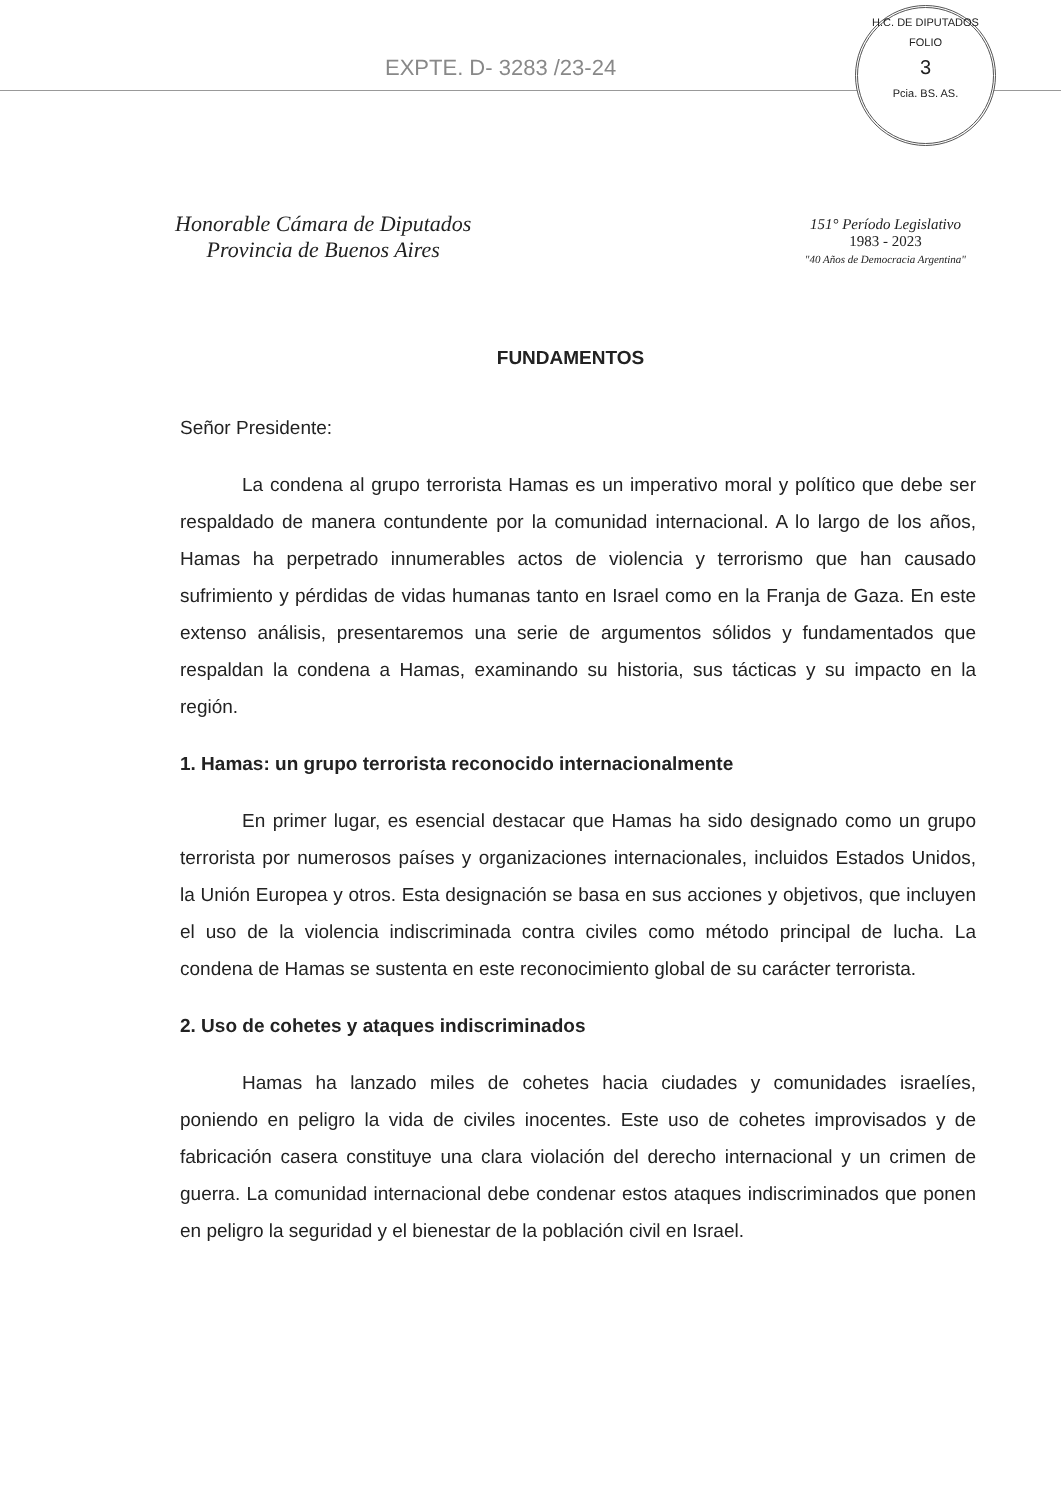EXPTE. D- 3283 /23-24
H.C. DE DIPUTADOS
FOLIO
3
Pcia. BS. AS.
Honorable Cámara de Diputados
Provincia de Buenos Aires
151° Período Legislativo
1983 - 2023
"40 Años de Democracia Argentina"
FUNDAMENTOS
Señor Presidente:
La condena al grupo terrorista Hamas es un imperativo moral y político que debe ser respaldado de manera contundente por la comunidad internacional. A lo largo de los años, Hamas ha perpetrado innumerables actos de violencia y terrorismo que han causado sufrimiento y pérdidas de vidas humanas tanto en Israel como en la Franja de Gaza. En este extenso análisis, presentaremos una serie de argumentos sólidos y fundamentados que respaldan la condena a Hamas, examinando su historia, sus tácticas y su impacto en la región.
1. Hamas: un grupo terrorista reconocido internacionalmente
En primer lugar, es esencial destacar que Hamas ha sido designado como un grupo terrorista por numerosos países y organizaciones internacionales, incluidos Estados Unidos, la Unión Europea y otros. Esta designación se basa en sus acciones y objetivos, que incluyen el uso de la violencia indiscriminada contra civiles como método principal de lucha. La condena de Hamas se sustenta en este reconocimiento global de su carácter terrorista.
2. Uso de cohetes y ataques indiscriminados
Hamas ha lanzado miles de cohetes hacia ciudades y comunidades israelíes, poniendo en peligro la vida de civiles inocentes. Este uso de cohetes improvisados y de fabricación casera constituye una clara violación del derecho internacional y un crimen de guerra. La comunidad internacional debe condenar estos ataques indiscriminados que ponen en peligro la seguridad y el bienestar de la población civil en Israel.